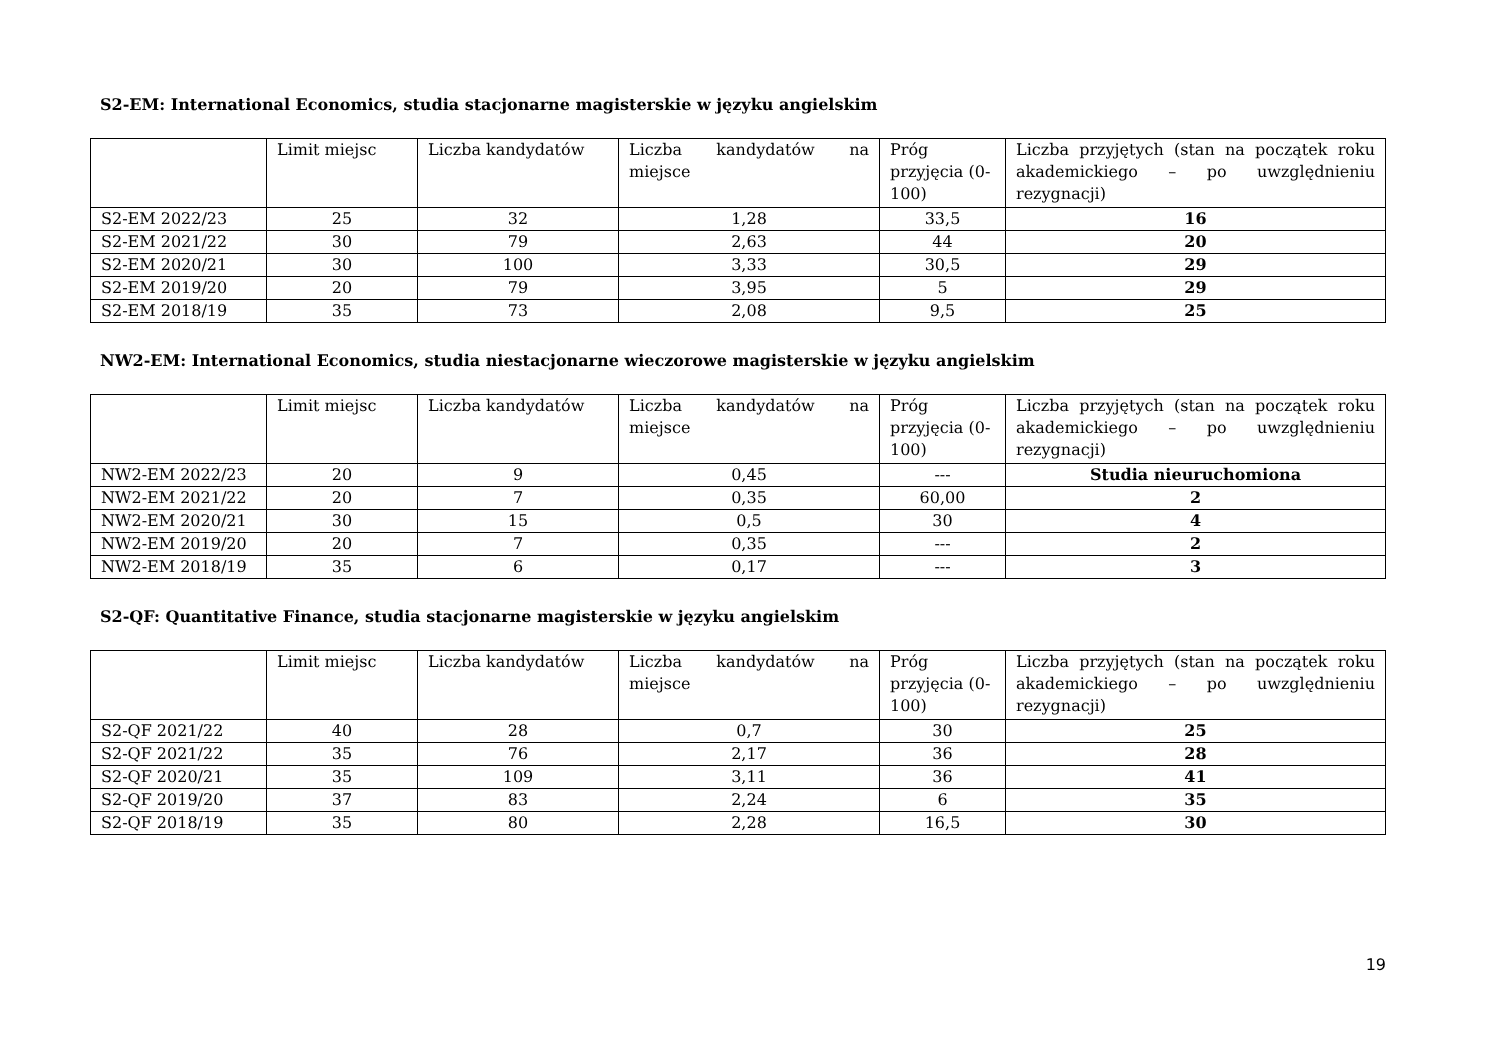S2-EM: International Economics, studia stacjonarne magisterskie w języku angielskim
| | Limit miejsc | Liczba kandydatów | Liczba kandydatów na miejsce | Próg przyjęcia (0-100) | Liczba przyjętych (stan na początek roku akademickiego – po uwzględnieniu rezygnacji) |
| --- | --- | --- | --- | --- | --- |
| S2-EM 2022/23 | 25 | 32 | 1,28 | 33,5 | 16 |
| S2-EM 2021/22 | 30 | 79 | 2,63 | 44 | 20 |
| S2-EM 2020/21 | 30 | 100 | 3,33 | 30,5 | 29 |
| S2-EM 2019/20 | 20 | 79 | 3,95 | 5 | 29 |
| S2-EM 2018/19 | 35 | 73 | 2,08 | 9,5 | 25 |
NW2-EM: International Economics, studia niestacjonarne wieczorowe magisterskie w języku angielskim
| | Limit miejsc | Liczba kandydatów | Liczba kandydatów na miejsce | Próg przyjęcia (0-100) | Liczba przyjętych (stan na początek roku akademickiego – po uwzględnieniu rezygnacji) |
| --- | --- | --- | --- | --- | --- |
| NW2-EM 2022/23 | 20 | 9 | 0,45 | --- | Studia nieuruchomiona |
| NW2-EM 2021/22 | 20 | 7 | 0,35 | 60,00 | 2 |
| NW2-EM 2020/21 | 30 | 15 | 0,5 | 30 | 4 |
| NW2-EM 2019/20 | 20 | 7 | 0,35 | --- | 2 |
| NW2-EM 2018/19 | 35 | 6 | 0,17 | --- | 3 |
S2-QF: Quantitative Finance, studia stacjonarne magisterskie w języku angielskim
| | Limit miejsc | Liczba kandydatów | Liczba kandydatów na miejsce | Próg przyjęcia (0-100) | Liczba przyjętych (stan na początek roku akademickiego – po uwzględnieniu rezygnacji) |
| --- | --- | --- | --- | --- | --- |
| S2-QF 2021/22 | 40 | 28 | 0,7 | 30 | 25 |
| S2-QF 2021/22 | 35 | 76 | 2,17 | 36 | 28 |
| S2-QF 2020/21 | 35 | 109 | 3,11 | 36 | 41 |
| S2-QF 2019/20 | 37 | 83 | 2,24 | 6 | 35 |
| S2-QF 2018/19 | 35 | 80 | 2,28 | 16,5 | 30 |
19